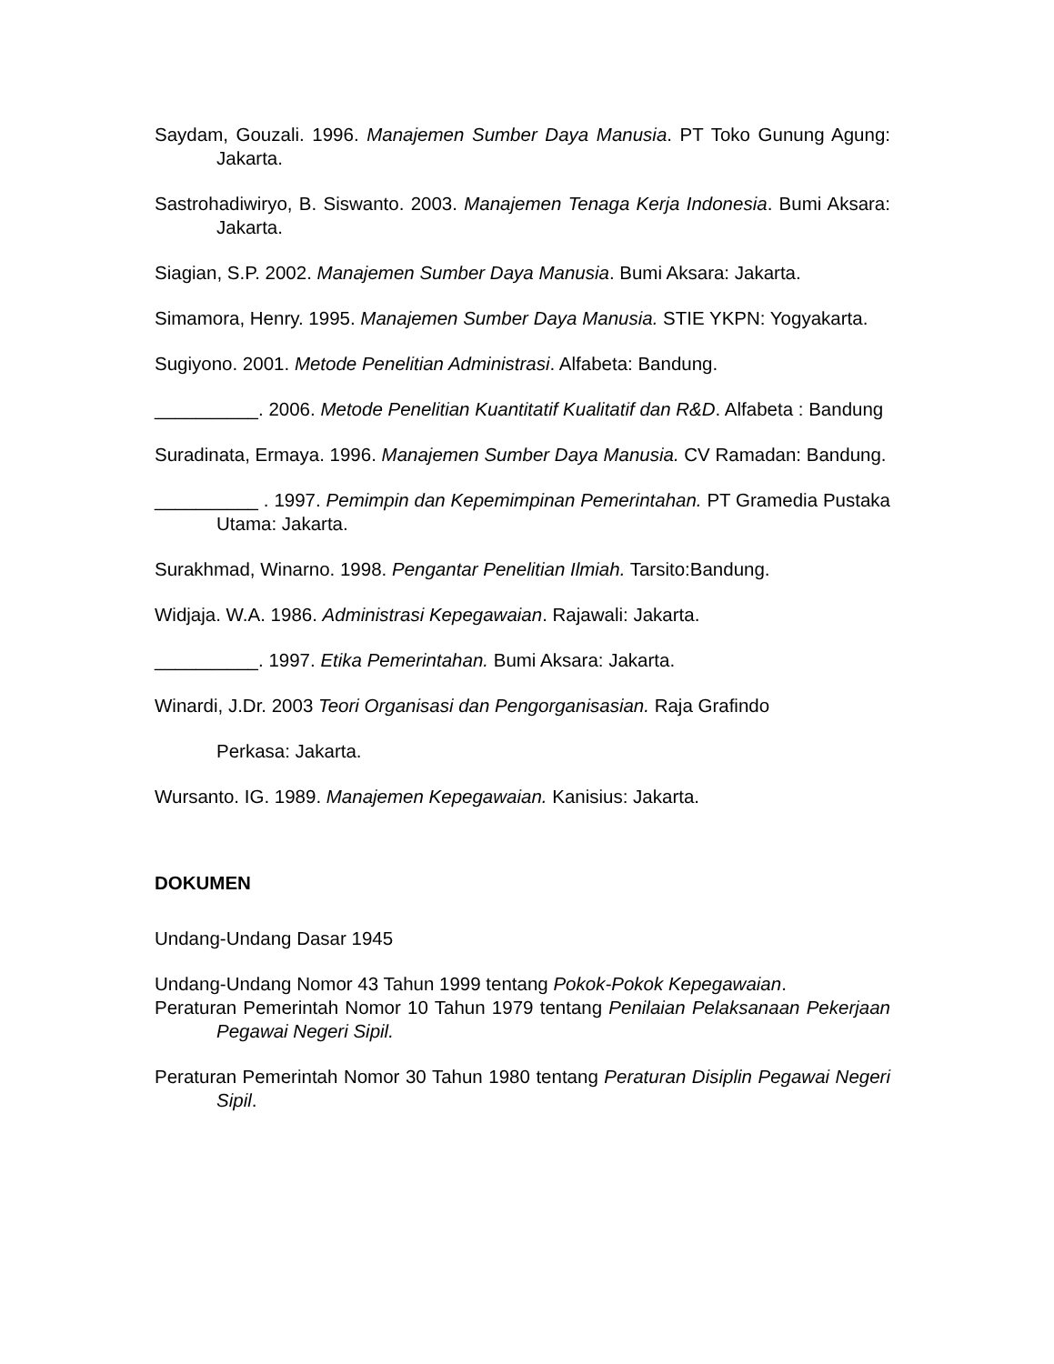Saydam, Gouzali. 1996. Manajemen Sumber Daya Manusia. PT Toko Gunung Agung: Jakarta.
Sastrohadiwiryo, B. Siswanto. 2003. Manajemen Tenaga Kerja Indonesia. Bumi Aksara: Jakarta.
Siagian, S.P. 2002. Manajemen Sumber Daya Manusia. Bumi Aksara: Jakarta.
Simamora, Henry. 1995. Manajemen Sumber Daya Manusia. STIE YKPN: Yogyakarta.
Sugiyono. 2001. Metode Penelitian Administrasi. Alfabeta: Bandung.
__________. 2006. Metode Penelitian Kuantitatif Kualitatif dan R&D. Alfabeta : Bandung
Suradinata, Ermaya. 1996. Manajemen Sumber Daya Manusia. CV Ramadan: Bandung.
__________ . 1997. Pemimpin dan Kepemimpinan Pemerintahan. PT Gramedia Pustaka Utama: Jakarta.
Surakhmad, Winarno. 1998. Pengantar Penelitian Ilmiah. Tarsito:Bandung.
Widjaja. W.A. 1986. Administrasi Kepegawaian. Rajawali: Jakarta.
__________. 1997. Etika Pemerintahan. Bumi Aksara: Jakarta.
Winardi, J.Dr. 2003 Teori Organisasi dan Pengorganisasian. Raja Grafindo
Perkasa: Jakarta.
Wursanto. IG. 1989. Manajemen Kepegawaian. Kanisius: Jakarta.
DOKUMEN
Undang-Undang Dasar 1945
Undang-Undang Nomor 43 Tahun 1999 tentang Pokok-Pokok Kepegawaian.
Peraturan Pemerintah Nomor 10 Tahun 1979 tentang Penilaian Pelaksanaan Pekerjaan Pegawai Negeri Sipil.
Peraturan Pemerintah Nomor 30 Tahun 1980 tentang Peraturan Disiplin Pegawai Negeri Sipil.